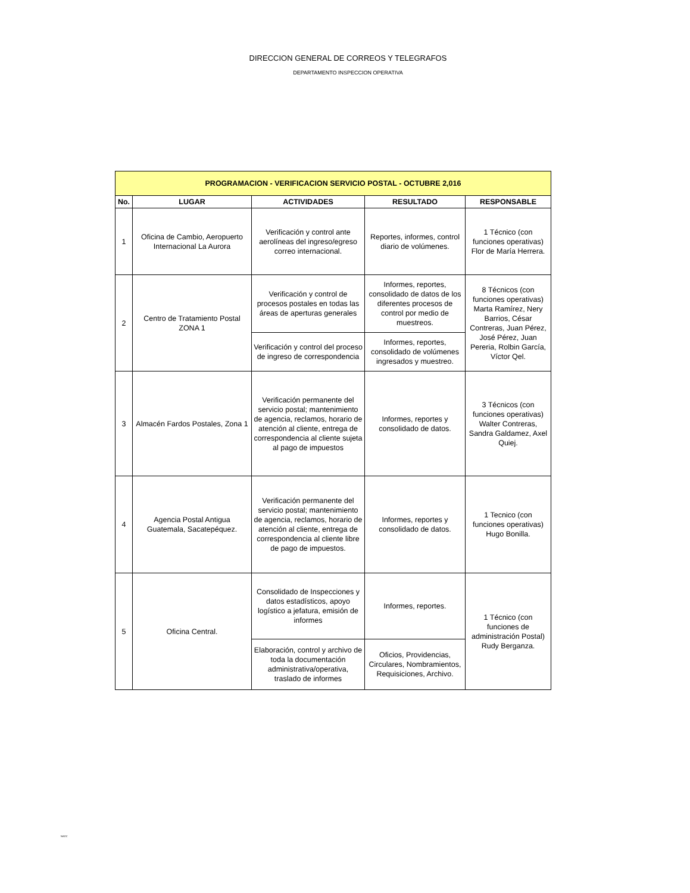DIRECCION GENERAL DE CORREOS Y TELEGRAFOS
DEPARTAMENTO INSPECCION OPERATIVA
| PROGRAMACION - VERIFICACION SERVICIO POSTAL - OCTUBRE 2,016 | | | | |
| --- | --- | --- | --- | --- |
| No. | LUGAR | ACTIVIDADES | RESULTADO | RESPONSABLE |
| 1 | Oficina de Cambio, Aeropuerto Internacional La Aurora | Verificación y control ante aerolíneas del ingreso/egreso correo internacional. | Reportes, informes, control diario de volúmenes. | 1 Técnico (con funciones operativas) Flor de María Herrera. |
| 2 | Centro de Tratamiento Postal ZONA 1 | Verificación y control de procesos postales en todas las áreas de aperturas generales | Informes, reportes, consolidado de datos de los diferentes procesos de control por medio de muestreos. | 8 Técnicos (con funciones operativas) Marta Ramírez, Nery Barrios, César Contreras, Juan Pérez, José Pérez, Juan Pereria, Rolbin García, Víctor Qel. |
| | | Verificación y control del proceso de ingreso de correspondencia | Informes, reportes, consolidado de volúmenes ingresados y muestreo. | |
| 3 | Almacén Fardos Postales, Zona 1 | Verificación permanente del servicio postal; mantenimiento de agencia, reclamos, horario de atención al cliente, entrega de correspondencia al cliente sujeta al pago de impuestos | Informes, reportes y consolidado de datos. | 3 Técnicos (con funciones operativas) Walter Contreras, Sandra Galdamez, Axel Quiej. |
| 4 | Agencia Postal Antigua Guatemala, Sacatepéquez. | Verificación permanente del servicio postal; mantenimiento de agencia, reclamos, horario de atención al cliente, entrega de correspondencia al cliente libre de pago de impuestos. | Informes, reportes y consolidado de datos. | 1 Tecnico (con funciones operativas) Hugo Bonilla. |
| 5 | Oficina Central. | Consolidado de Inspecciones y datos estadísticos, apoyo logístico a jefatura, emisión de informes | Informes, reportes. | 1 Técnico (con funciones de administración Postal) Rudy Berganza. |
| | | Elaboración, control y archivo de toda la documentación administrativa/operativa, traslado de informes | Oficios, Providencias, Circulares, Nombramientos, Requisiciones, Archivo. | |
NAGC